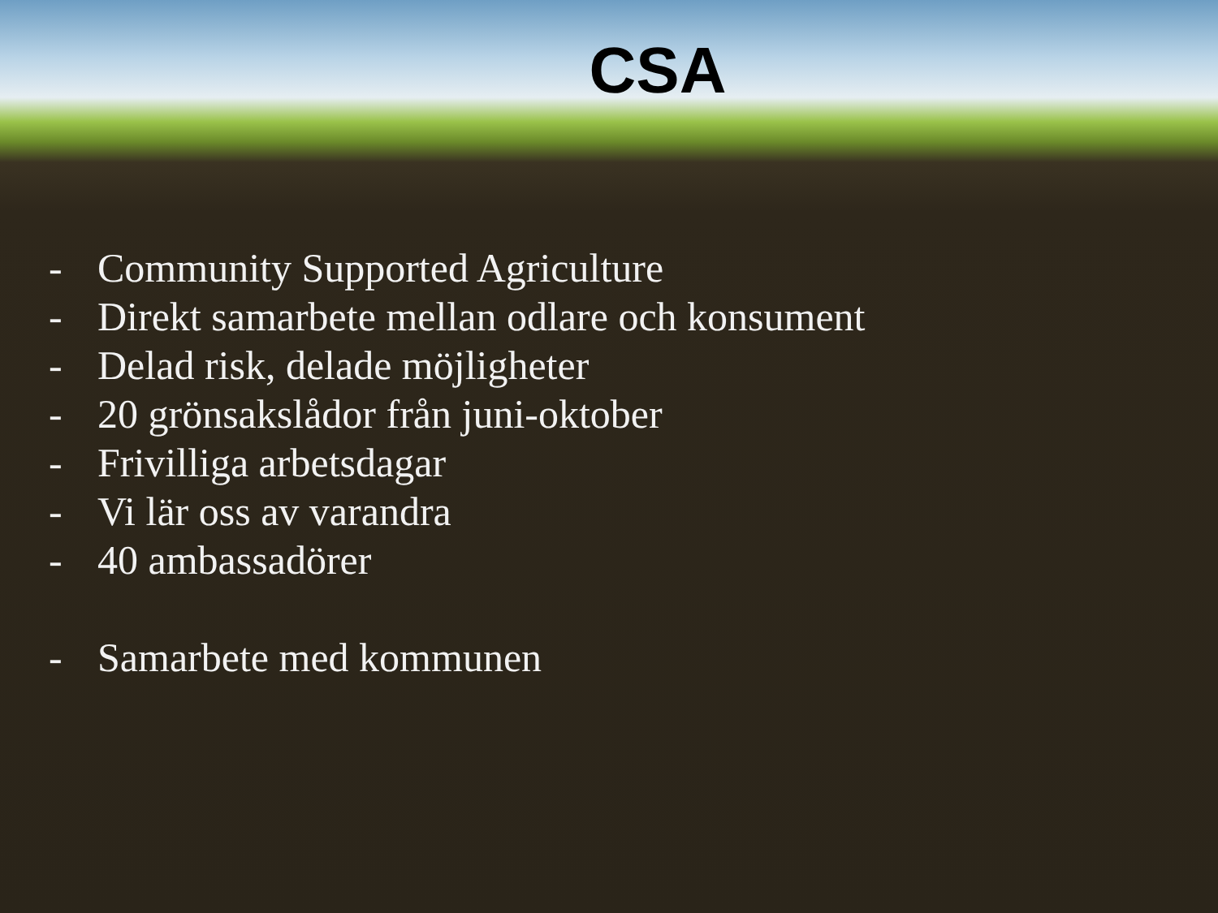CSA
- Community Supported Agriculture
- Direkt samarbete mellan odlare och konsument
- Delad risk, delade möjligheter
- 20 grönsakslådor från juni-oktober
- Frivilliga arbetsdagar
- Vi lär oss av varandra
- 40 ambassadörer
- Samarbete med kommunen